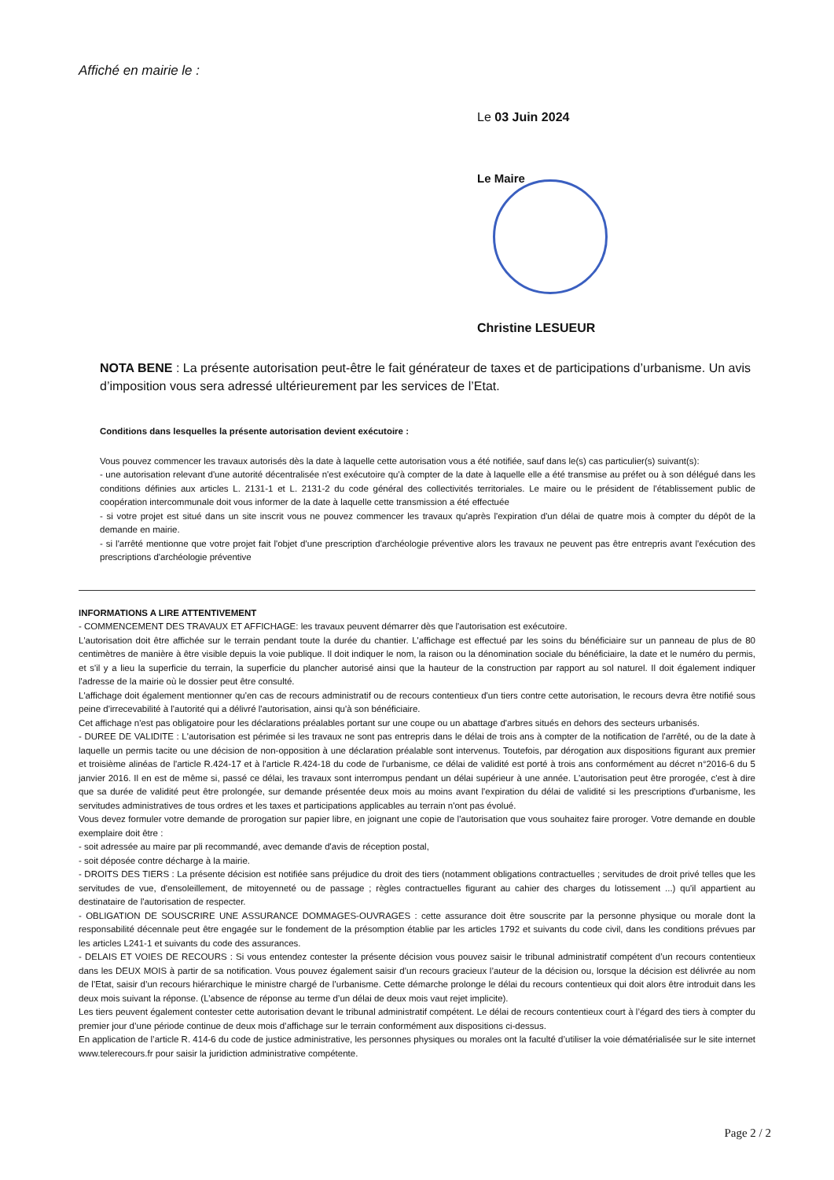Affiché en mairie le :
Le 03 Juin 2024
Le Maire
Christine LESUEUR
NOTA BENE : La présente autorisation peut-être le fait générateur de taxes et de participations d’urbanisme. Un avis d’imposition vous sera adressé ultérieurement par les services de l’Etat.
Conditions dans lesquelles la présente autorisation devient exécutoire :
Vous pouvez commencer les travaux autorisés dès la date à laquelle cette autorisation vous a été notifiée, sauf dans le(s) cas particulier(s) suivant(s):
- une autorisation relevant d'une autorité décentralisée n'est exécutoire qu'à compter de la date à laquelle elle a été transmise au préfet ou à son délégué dans les conditions définies aux articles L. 2131-1 et L. 2131-2 du code général des collectivités territoriales. Le maire ou le président de l'établissement public de coopération intercommunale doit vous informer de la date à laquelle cette transmission a été effectuée
- si votre projet est situé dans un site inscrit vous ne pouvez commencer les travaux qu'après l'expiration d'un délai de quatre mois à compter du dépôt de la demande en mairie.
- si l'arrêté mentionne que votre projet fait l'objet d'une prescription d'archéologie préventive alors les travaux ne peuvent pas être entrepris avant l'exécution des prescriptions d'archéologie préventive
INFORMATIONS A LIRE ATTENTIVEMENT
- COMMENCEMENT DES TRAVAUX ET AFFICHAGE: les travaux peuvent démarrer dès que l'autorisation est exécutoire.
L'autorisation doit être affichée sur le terrain pendant toute la durée du chantier. L'affichage est effectué par les soins du bénéficiaire sur un panneau de plus de 80 centimètres de manière à être visible depuis la voie publique. Il doit indiquer le nom, la raison ou la dénomination sociale du bénéficiaire, la date et le numéro du permis, et s'il y a lieu la superficie du terrain, la superficie du plancher autorisé ainsi que la hauteur de la construction par rapport au sol naturel. Il doit également indiquer l'adresse de la mairie où le dossier peut être consulté.
L'affichage doit également mentionner qu'en cas de recours administratif ou de recours contentieux d'un tiers contre cette autorisation, le recours devra être notifié sous peine d'irrecevabilité à l'autorité qui a délivré l'autorisation, ainsi qu'à son bénéficiaire.
Cet affichage n'est pas obligatoire pour les déclarations préalables portant sur une coupe ou un abattage d'arbres situés en dehors des secteurs urbanisés.
- DUREE DE VALIDITE : L'autorisation est périmée si les travaux ne sont pas entrepris dans le délai de trois ans à compter de la notification de l'arrêté, ou de la date à laquelle un permis tacite ou une décision de non-opposition à une déclaration préalable sont intervenus. Toutefois, par dérogation aux dispositions figurant aux premier et troisième alinéas de l'article R.424-17 et à l'article R.424-18 du code de l'urbanisme, ce délai de validité est porté à trois ans conformément au décret n°2016-6 du 5 janvier 2016. Il en est de même si, passé ce délai, les travaux sont interrompus pendant un délai supérieur à une année. L'autorisation peut être prorogée, c'est à dire que sa durée de validité peut être prolongée, sur demande présentée deux mois au moins avant l'expiration du délai de validité si les prescriptions d'urbanisme, les servitudes administratives de tous ordres et les taxes et participations applicables au terrain n'ont pas évolué.
Vous devez formuler votre demande de prorogation sur papier libre, en joignant une copie de l'autorisation que vous souhaitez faire proroger. Votre demande en double exemplaire doit être :
- soit adressée au maire par pli recommandé, avec demande d'avis de réception postal,
- soit déposée contre décharge à la mairie.
- DROITS DES TIERS : La présente décision est notifiée sans préjudice du droit des tiers (notamment obligations contractuelles ; servitudes de droit privé telles que les servitudes de vue, d'ensoleillement, de mitoyenneté ou de passage ; règles contractuelles figurant au cahier des charges du lotissement ...) qu'il appartient au destinataire de l'autorisation de respecter.
- OBLIGATION DE SOUSCRIRE UNE ASSURANCE DOMMAGES-OUVRAGES : cette assurance doit être souscrite par la personne physique ou morale dont la responsabilité décennale peut être engagée sur le fondement de la présomption établie par les articles 1792 et suivants du code civil, dans les conditions prévues par les articles L241-1 et suivants du code des assurances.
- DELAIS ET VOIES DE RECOURS : Si vous entendez contester la présente décision vous pouvez saisir le tribunal administratif compétent d’un recours contentieux dans les DEUX MOIS à partir de sa notification. Vous pouvez également saisir d’un recours gracieux l’auteur de la décision ou, lorsque la décision est délivrée au nom de l’Etat, saisir d’un recours hiérarchique le ministre chargé de l’urbanisme. Cette démarche prolonge le délai du recours contentieux qui doit alors être introduit dans les deux mois suivant la réponse. (L’absence de réponse au terme d’un délai de deux mois vaut rejet implicite).
Les tiers peuvent également contester cette autorisation devant le tribunal administratif compétent. Le délai de recours contentieux court à l’égard des tiers à compter du premier jour d’une période continue de deux mois d’affichage sur le terrain conformément aux dispositions ci-dessus.
En application de l’article R. 414-6 du code de justice administrative, les personnes physiques ou morales ont la faculté d’utiliser la voie dématérialisée sur le site internet www.telerecours.fr pour saisir la juridiction administrative compétente.
Page 2 / 2